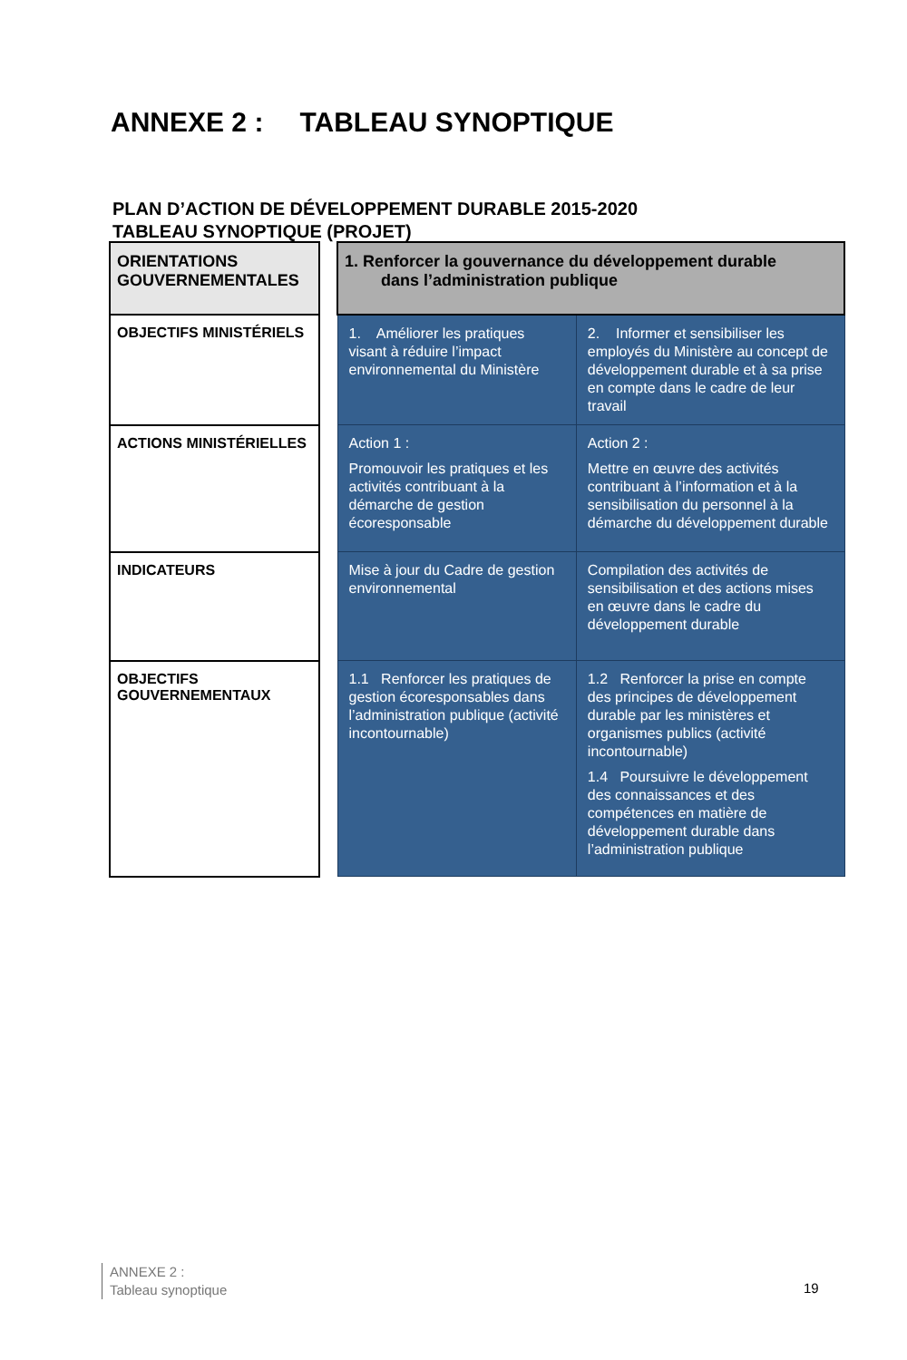ANNEXE 2 : TABLEAU SYNOPTIQUE
PLAN D’ACTION DE DÉVELOPPEMENT DURABLE 2015-2020
TABLEAU SYNOPTIQUE (PROJET)
| ORIENTATIONS GOUVERNEMENTALES | | 1. Renforcer la gouvernance du développement durable dans l’administration publique | |
| OBJECTIFS MINISTÉRIELS | | 1. Améliorer les pratiques visant à réduire l’impact environnemental du Ministère | 2. Informer et sensibiliser les employés du Ministère au concept de développement durable et à sa prise en compte dans le cadre de leur travail |
| ACTIONS MINISTÉRIELLES | | Action 1 : Promouvoir les pratiques et les activités contribuant à la démarche de gestion écoresponsable | Action 2 : Mettre en œuvre des activités contribuant à l’information et à la sensibilisation du personnel à la démarche du développement durable |
| INDICATEURS | | Mise à jour du Cadre de gestion environnemental | Compilation des activités de sensibilisation et des actions mises en œuvre dans le cadre du développement durable |
| OBJECTIFS GOUVERNEMENTAUX | | 1.1 Renforcer les pratiques de gestion écoresponsables dans l’administration publique (activité incontournable) | 1.2 Renforcer la prise en compte des principes de développement durable par les ministères et organismes publics (activité incontournable) 1.4 Poursuivre le développement des connaissances et des compétences en matière de développement durable dans l’administration publique |
ANNEXE 2 :
Tableau synoptique
19